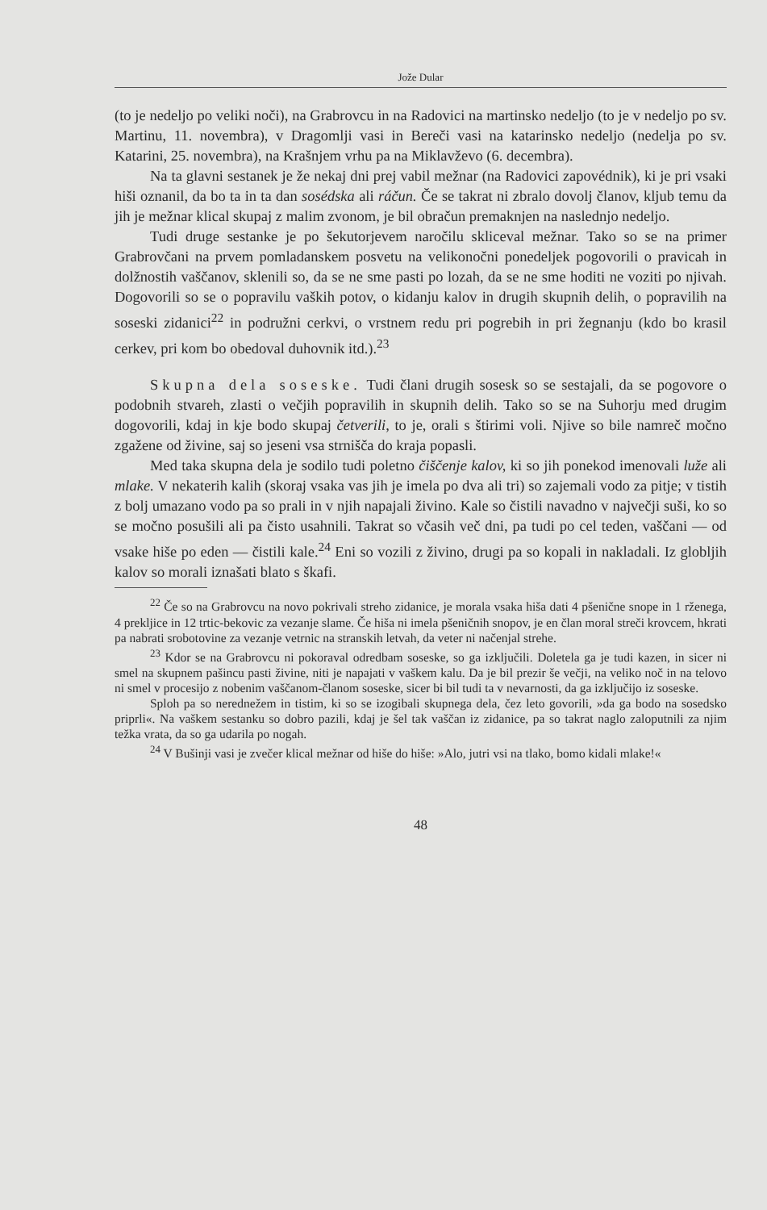Jože Dular
(to je nedeljo po veliki noči), na Grabrovcu in na Radovici na martinsko nedeljo (to je v nedeljo po sv. Martinu, 11. novembra), v Dragomlji vasi in Bereči vasi na katarinsko nedeljo (nedelja po sv. Katarini, 25. novembra), na Krašnjem vrhu pa na Miklavževo (6. decembra).
Na ta glavni sestanek je že nekaj dni prej vabil mežnar (na Radovici zapovédnik), ki je pri vsaki hiši oznanil, da bo ta in ta dan sosédska ali ráčun. Če se takrat ni zbralo dovolj članov, kljub temu da jih je mežnar klical skupaj z malim zvonom, je bil obračun premaknjen na naslednjo nedeljo.
Tudi druge sestanke je po šekutorjevem naročilu skliceval mežnar. Tako so se na primer Grabrovčani na prvem pomladanskem posvetu na velikonočni ponedeljek pogovorili o pravicah in dolžnostih vaščanov, sklenili so, da se ne sme pasti po lozah, da se ne sme hoditi ne voziti po njivah. Dogovorili so se o popravilu vaških potov, o kidanju kalov in drugih skupnih delih, o popravilih na soseski zidanici<sup>22</sup> in podružni cerkvi, o vrstnem redu pri pogrebih in pri žegnanju (kdo bo krasil cerkev, pri kom bo obedoval duhovnik itd.).<sup>23</sup>
Skupna dela soseske. Tudi člani drugih sosesk so se sestajali, da se pogovore o podobnih stvareh, zlasti o večjih popravilih in skupnih delih. Tako so se na Suhorju med drugim dogovorili, kdaj in kje bodo skupaj četverili, to je, orali s štirimi voli. Njive so bile namreč močno zgažene od živine, saj so jeseni vsa strnišča do kraja popasli.
Med taka skupna dela je sodilo tudi poletno čiščenje kalov, ki so jih ponekod imenovali luže ali mlake. V nekaterih kalih (skoraj vsaka vas jih je imela po dva ali tri) so zajemali vodo za pitje; v tistih z bolj umazano vodo pa so prali in v njih napajali živino. Kale so čistili navadno v največji suši, ko so se močno posušili ali pa čisto usahnili. Takrat so včasih več dni, pa tudi po cel teden, vaščani — od vsake hiše po eden — čistili kale.<sup>24</sup> Eni so vozili z živino, drugi pa so kopali in nakladali. Iz globljih kalov so morali iznašati blato s škafi.
<sup>22</sup> Če so na Grabrovcu na novo pokrivali streho zidanice, je morala vsaka hiša dati 4 pšenične snope in 1 rženega, 4 prekljice in 12 trtic-bekovic za vezanje slame. Če hiša ni imela pšeničnih snopov, je en član moral streči krovcem, hkrati pa nabrati srobotovine za vezanje vetrnic na stranskih letvah, da veter ni načenjal strehe.
<sup>23</sup> Kdor se na Grabrovcu ni pokoraval odredbam soseske, so ga izključili. Doletela ga je tudi kazen, in sicer ni smel na skupnem pašincu pasti živine, niti je napajati v vaškem kalu. Da je bil prezir še večji, na veliko noč in na telovo ni smel v procesijo z nobenim vaščanom-članom soseske, sicer bi bil tudi ta v nevarnosti, da ga izključijo iz soseske.
Sploh pa so nerednežem in tistim, ki so se izogibali skupnega dela, čez leto govorili, »da ga bodo na sosedsko priprli«. Na vaškem sestanku so dobro pazili, kdaj je šel tak vaščan iz zidanice, pa so takrat naglo zaloputnili za njim težka vrata, da so ga udarila po nogah.
<sup>24</sup> V Bušinji vasi je zvečer klical mežnar od hiše do hiše: »Alo, jutri vsi na tlako, bomo kidali mlake!«
48